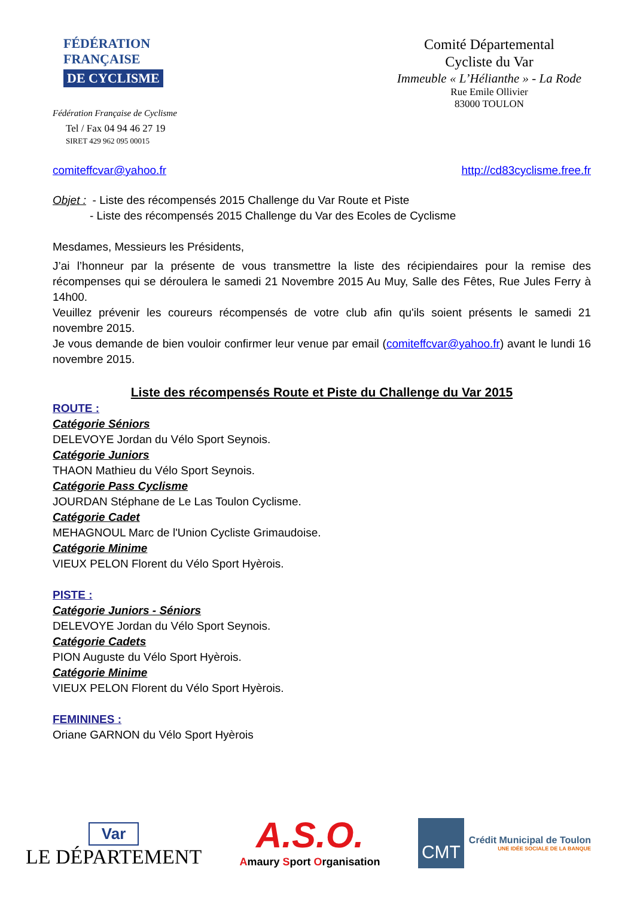FÉDÉRATION
FRANÇAISE
DE CYCLISME
Fédération Française de Cyclisme
Tel / Fax 04 94 46 27 19
SIRET 429 962 095 00015
Comité Départemental
Cycliste du Var
Immeuble « L’Hélianthe » - La Rode
Rue Emile Ollivier
83000 TOULON
comiteffcvar@yahoo.fr http://cd83cyclisme.free.fr
Objet : - Liste des récompensés 2015 Challenge du Var Route et Piste
- Liste des récompensés 2015 Challenge du Var des Ecoles de Cyclisme
Mesdames, Messieurs les Présidents,
J’ai l’honneur par la présente de vous transmettre la liste des récipiendaires pour la remise des récompenses qui se déroulera le samedi 21 Novembre 2015 Au Muy, Salle des Fêtes, Rue Jules Ferry à 14h00.
Veuillez prévenir les coureurs récompensés de votre club afin qu'ils soient présents le samedi 21 novembre 2015.
Je vous demande de bien vouloir confirmer leur venue par email (comiteffcvar@yahoo.fr) avant le lundi 16 novembre 2015.
Liste des récompensés Route et Piste du Challenge du Var 2015
ROUTE :
Catégorie Séniors
DELEVOYE Jordan du Vélo Sport Seynois.
Catégorie Juniors
THAON Mathieu du Vélo Sport Seynois.
Catégorie Pass Cyclisme
JOURDAN Stéphane de Le Las Toulon Cyclisme.
Catégorie Cadet
MEHAGNOUL Marc de l'Union Cycliste Grimaudoise.
Catégorie Minime
VIEUX PELON Florent du Vélo Sport Hyèrois.
PISTE :
Catégorie Juniors - Séniors
DELEVOYE Jordan du Vélo Sport Seynois.
Catégorie Cadets
PION Auguste du Vélo Sport Hyèrois.
Catégorie Minime
VIEUX PELON Florent du Vélo Sport Hyèrois.
FEMININES :
Oriane GARNON du Vélo Sport Hyèrois
Var
LE DÉPARTEMENT
A.S.O.
Amaury Sport Organisation
CMT
Crédit Municipal de Toulon
UNE IDÉE SOCIALE DE LA BANQUE